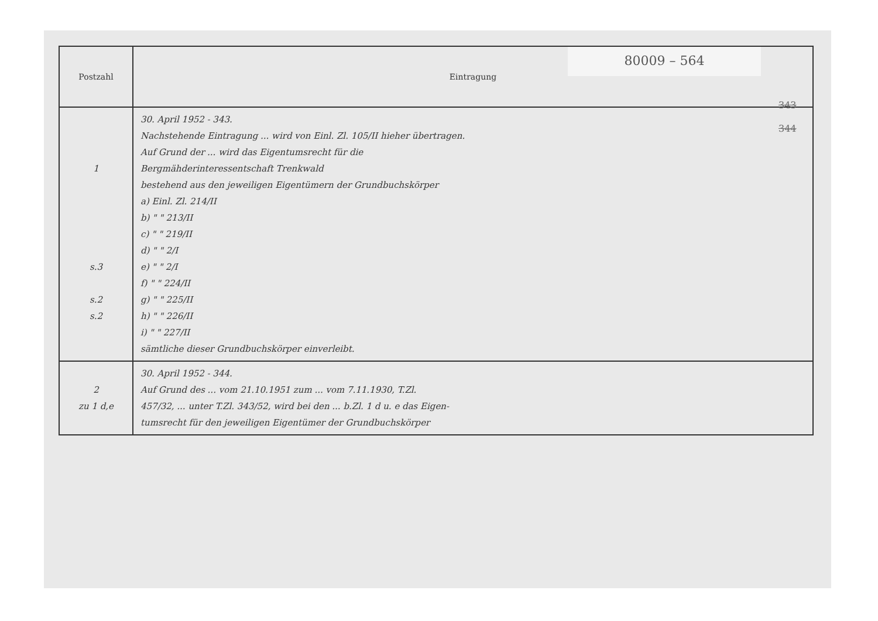80009 – 564
| Postzahl | Eintragung |
| --- | --- |
| 1 s.3 s.2 s.2 | 30. April 1952 - 343. Nachstehende Eintragung ... wird von Einl. Zl. 105/II hieher übertragen. Auf Grund der ... wird das Eigentumsrecht für die Bergmähderinteressentschaft Trenkwald bestehend aus den jeweiligen Eigentümern der Grundbuchskörper a) Einl. Zl. 214/II b) " " 213/II c) " " 219/II d) " " 2/I e) " " 2/I f) " " 224/II g) " " 225/II h) " " 226/II i) " " 227/II sämtliche dieser Grundbuchskörper einverleibt. |
| 2 zu 1 d,e | 30. April 1952 - 344. Auf Grund des ... vom 21.10.1951 zum ... vom 7.11.1930, T.Zl. 457/32, ... unter T.Zl. 343/52, wird bei den ... b.Zl. 1 d u. e das Eigen- tumsrecht für den jeweiligen Eigentümer der Grundbuchskörper |
343
344